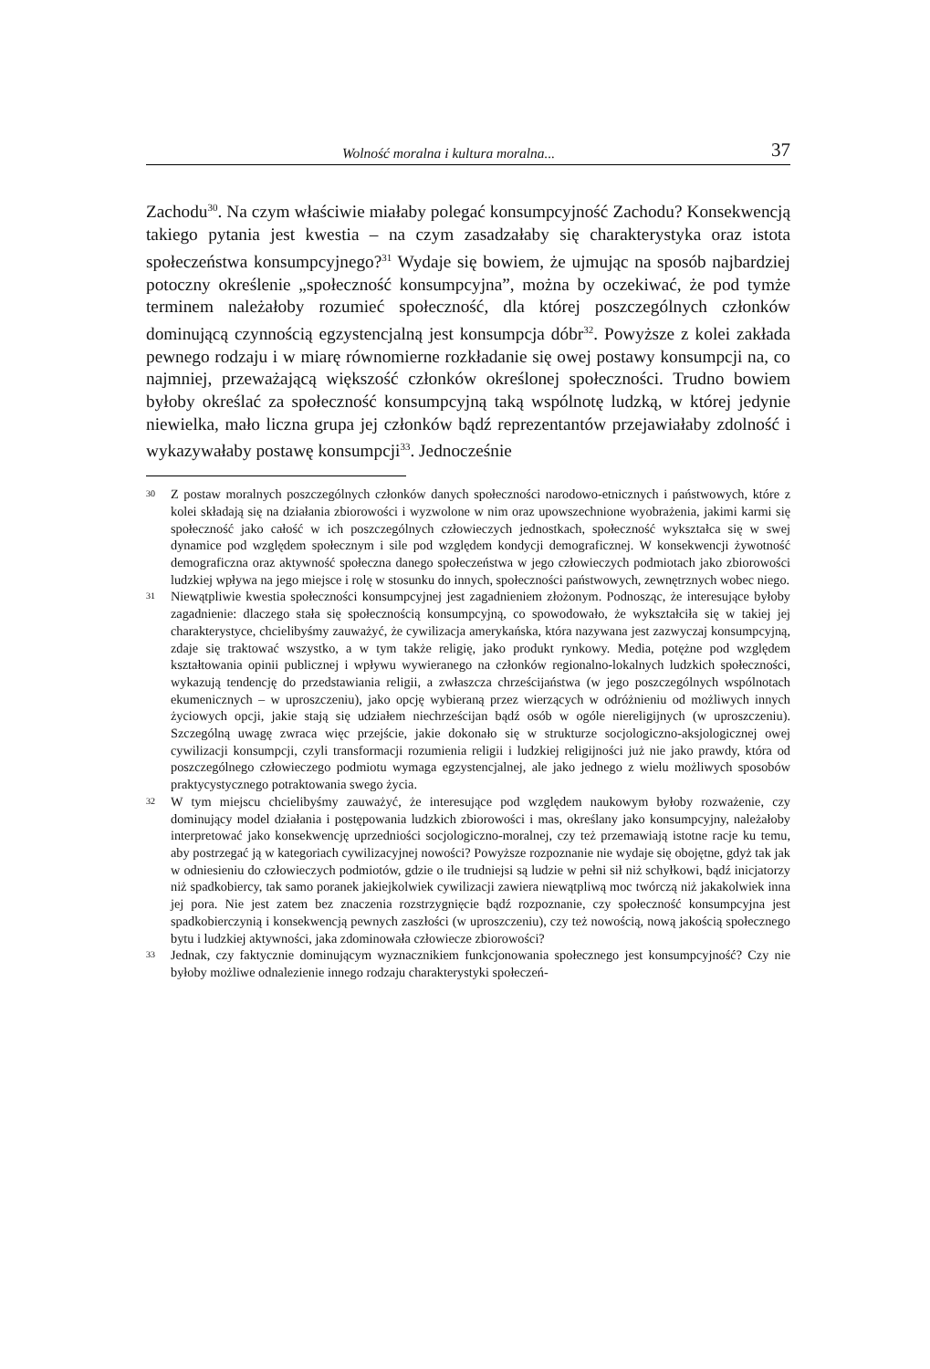Wolność moralna i kultura moralna... 37
Zachodu<sup>30</sup>. Na czym właściwie miałaby polegać konsumpcyjność Zachodu? Konsekwencją takiego pytania jest kwestia – na czym zasadzałaby się charakterystyka oraz istota społeczeństwa konsumpcyjnego?<sup>31</sup> Wydaje się bowiem, że ujmując na sposób najbardziej potoczny określenie „społeczność konsumpcyjna”, można by oczekiwać, że pod tymże terminem należałoby rozumieć społeczność, dla której poszczególnych członków dominującą czynnością egzystencjalną jest konsumpcja dóbr<sup>32</sup>. Powyższe z kolei zakłada pewnego rodzaju i w miarę równomierne rozkładanie się owej postawy konsumpcji na, co najmniej, przeważającą większość członków określonej społeczności. Trudno bowiem byłoby określać za społeczność konsumpcyjną taką wspólnotę ludzką, w której jedynie niewielka, mało liczna grupa jej członków bądź reprezentantów przejawiałaby zdolność i wykazywałaby postawę konsumpcji<sup>33</sup>. Jednocześnie
<sup>30</sup> Z postaw moralnych poszczególnych członków danych społeczności narodowo-etnicznych i państwowych, które z kolei składają się na działania zbiorowości i wyzwolone w nim oraz upowszechnione wyobrażenia, jakimi karmi się społeczność jako całość w ich poszczególnych człowieczych jednostkach, społeczność wykształca się w swej dynamice pod względem społecznym i sile pod względem kondycji demograficznej. W konsekwencji żywotność demograficzna oraz aktywność społeczna danego społeczeństwa w jego człowieczych podmiotach jako zbiorowości ludzkiej wpływa na jego miejsce i rolę w stosunku do innych, społeczności państwowych, zewnętrznych wobec niego.
<sup>31</sup> Niewątpliwie kwestia społeczności konsumpcyjnej jest zagadnieniem złożonym. Podnosząc, że interesujące byłoby zagadnienie: dlaczego stała się społecznością konsumpcyjną, co spowodowało, że wykształciła się w takiej jej charakterystyce, chcielibyśmy zauważyć, że cywilizacja amerykańska, która nazywana jest zazwyczaj konsumpcyjną, zdaje się traktować wszystko, a w tym także religię, jako produkt rynkowy. Media, potężne pod względem kształtowania opinii publicznej i wpływu wywieranego na członków regionalno-lokalnych ludzkich społeczności, wykazują tendencję do przedstawiania religii, a zwłaszcza chrześcijaństwa (w jego poszczególnych wspólnotach ekumenicznych – w uproszczeniu), jako opcję wybieraną przez wierzących w odróżnieniu od możliwych innych życiowych opcji, jakie stają się udziałem niechrześcijan bądź osób w ogóle niereligijnych (w uproszczeniu). Szczególną uwagę zwraca więc przejście, jakie dokonało się w strukturze socjologiczno-aksjologicznej owej cywilizacji konsumpcji, czyli transformacji rozumienia religii i ludzkiej religijności już nie jako prawdy, która od poszczególnego człowieczego podmiotu wymaga egzystencjalnej, ale jako jednego z wielu możliwych sposobów praktycystycznego potraktowania swego życia.
<sup>32</sup> W tym miejscu chcielibyśmy zauważyć, że interesujące pod względem naukowym byłoby rozważenie, czy dominujący model działania i postępowania ludzkich zbiorowości i mas, określany jako konsumpcyjny, należałoby interpretować jako konsekwencję uprzedniości socjologiczno-moralnej, czy też przemawiają istotne racje ku temu, aby postrzegać ją w kategoriach cywilizacyjnej nowości? Powyższe rozpoznanie nie wydaje się obojętne, gdyż tak jak w odniesieniu do człowieczych podmiotów, gdzie o ile trudniejsi są ludzie w pełni sił niż schyłkowi, bądź inicjatorzy niż spadkobiercy, tak samo poranek jakiejkolwiek cywilizacji zawiera niewątpliwą moc twórczą niż jakakolwiek inna jej pora. Nie jest zatem bez znaczenia rozstrzygnięcie bądź rozpoznanie, czy społeczność konsumpcyjna jest spadkobierczynią i konsekwencją pewnych zaszłości (w uproszczeniu), czy też nowością, nową jakością społecznego bytu i ludzkiej aktywności, jaka zdominowała człowiecze zbiorowości?
<sup>33</sup> Jednak, czy faktycznie dominującym wyznacznikiem funkcjonowania społecznego jest konsumpcyjność? Czy nie byłoby możliwe odnalezienie innego rodzaju charakterystyki społeczeń-